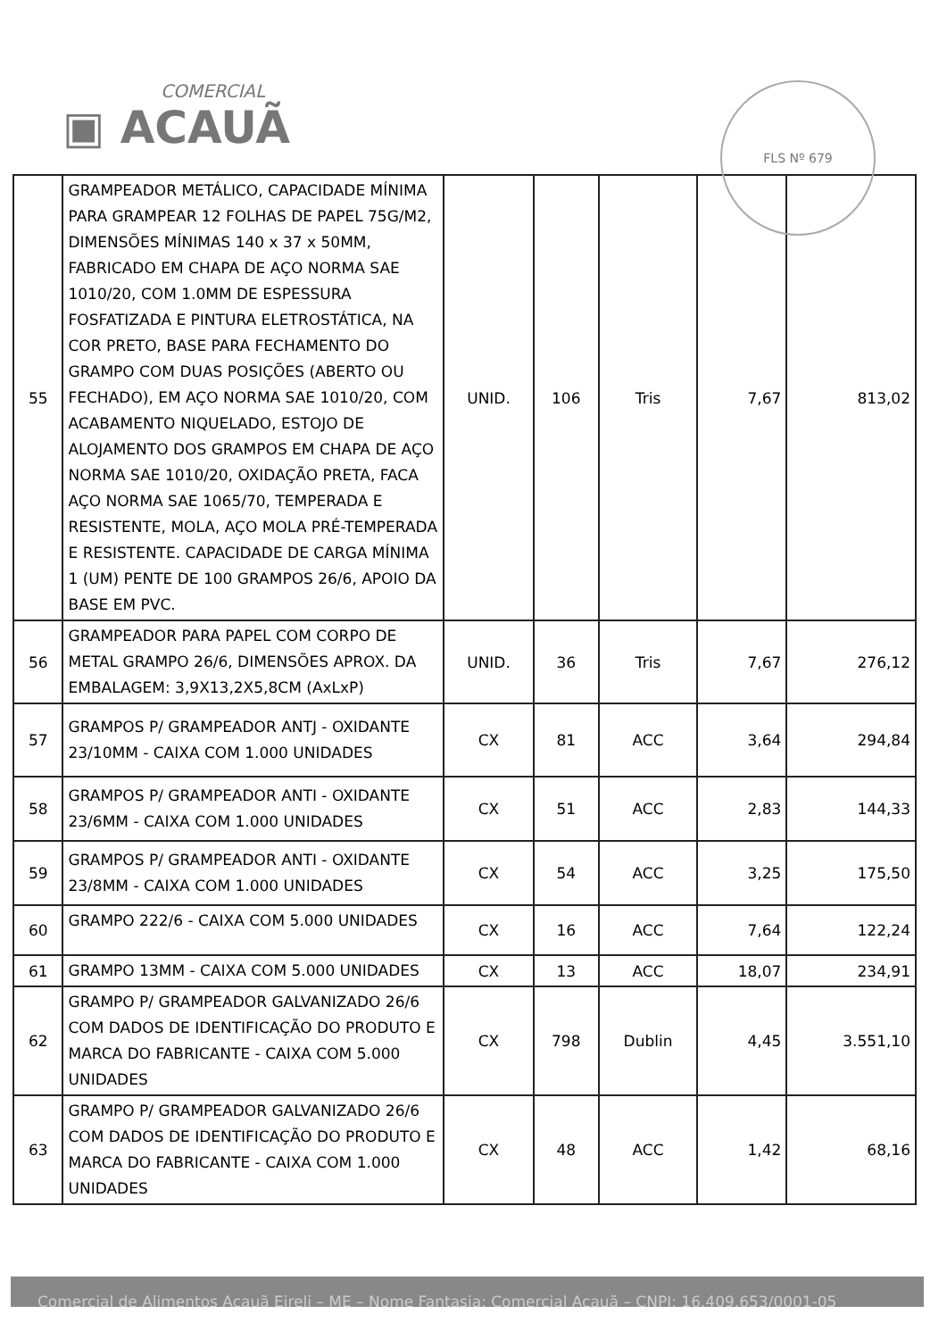COMERCIAL
▣ ACAUÃ
FLS Nº 679
| 55 | GRAMPEADOR METÁLICO, CAPACIDADE MÍNIMA PARA GRAMPEAR 12 FOLHAS DE PAPEL 75G/M2, DIMENSÕES MÍNIMAS 140 x 37 x 50MM, FABRICADO EM CHAPA DE AÇO NORMA SAE 1010/20, COM 1.0MM DE ESPESSURA FOSFATIZADA E PINTURA ELETROSTÁTICA, NA COR PRETO, BASE PARA FECHAMENTO DO GRAMPO COM DUAS POSIÇÕES (ABERTO OU FECHADO), EM AÇO NORMA SAE 1010/20, COM ACABAMENTO NIQUELADO, ESTOJO DE ALOJAMENTO DOS GRAMPOS EM CHAPA DE AÇO NORMA SAE 1010/20, OXIDAÇÃO PRETA, FACA AÇO NORMA SAE 1065/70, TEMPERADA E RESISTENTE, MOLA, AÇO MOLA PRÉ-TEMPERADA E RESISTENTE. CAPACIDADE DE CARGA MÍNIMA 1 (UM) PENTE DE 100 GRAMPOS 26/6, APOIO DA BASE EM PVC. | UNID. | 106 | Tris | 7,67 | 813,02 |
| 56 | GRAMPEADOR PARA PAPEL COM CORPO DE METAL GRAMPO 26/6, DIMENSÕES APROX. DA EMBALAGEM: 3,9X13,2X5,8CM (AxLxP) | UNID. | 36 | Tris | 7,67 | 276,12 |
| 57 | GRAMPOS P/ GRAMPEADOR ANTJ - OXIDANTE 23/10MM - CAIXA COM 1.000 UNIDADES | CX | 81 | ACC | 3,64 | 294,84 |
| 58 | GRAMPOS P/ GRAMPEADOR ANTI - OXIDANTE 23/6MM - CAIXA COM 1.000 UNIDADES | CX | 51 | ACC | 2,83 | 144,33 |
| 59 | GRAMPOS P/ GRAMPEADOR ANTI - OXIDANTE 23/8MM - CAIXA COM 1.000 UNIDADES | CX | 54 | ACC | 3,25 | 175,50 |
| 60 | GRAMPO 222/6 - CAIXA COM 5.000 UNIDADES | CX | 16 | ACC | 7,64 | 122,24 |
| 61 | GRAMPO 13MM - CAIXA COM 5.000 UNIDADES | CX | 13 | ACC | 18,07 | 234,91 |
| 62 | GRAMPO P/ GRAMPEADOR GALVANIZADO 26/6 COM DADOS DE IDENTIFICAÇÃO DO PRODUTO E MARCA DO FABRICANTE - CAIXA COM 5.000 UNIDADES | CX | 798 | Dublin | 4,45 | 3.551,10 |
| 63 | GRAMPO P/ GRAMPEADOR GALVANIZADO 26/6 COM DADOS DE IDENTIFICAÇÃO DO PRODUTO E MARCA DO FABRICANTE - CAIXA COM 1.000 UNIDADES | CX | 48 | ACC | 1,42 | 68,16 |
Comercial de Alimentos Acauã Eireli – ME – Nome Fantasia: Comercial Acauã – CNPJ: 16.409.653/0001-05